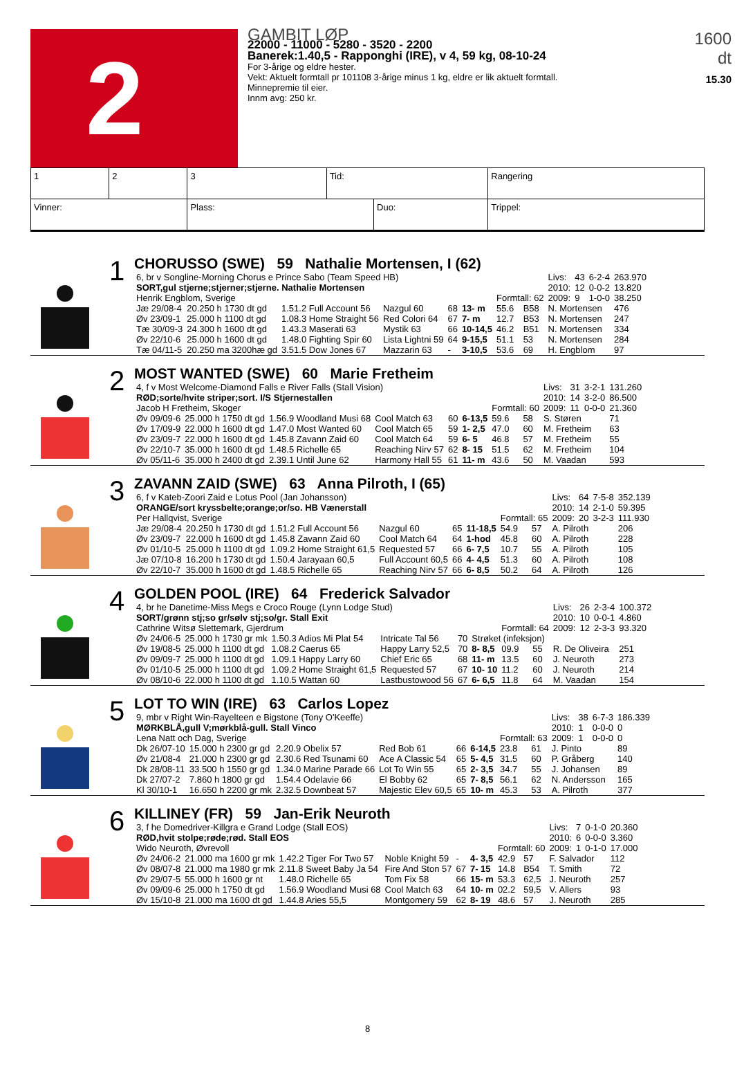2
GAMBIT LØP
22000 - 11000 - 5280 - 3520 - 2200
Banerek:1.40,5 - Rapponghi (IRE), v 4, 59 kg, 08-10-24
For 3-årige og eldre hester.
Vekt: Aktuelt formtall pr 101108 3-årige minus 1 kg, eldre er lik aktuelt formtall.
Minnepremie til eier.
Innm avg: 250 kr.
1600 dt
15.30
| 1 | 2 | 3 | Tid: | | Rangering | |
| Vinner: | | Plass: | | Duo: | | Trippel: |
1
CHORUSSO (SWE) 59 Nathalie Mortensen, I (62)
| 6, br v Songline-Morning Chorus e Prince Sabo (Team Speed HB) | | | | | | | | | Livs: | 43 | 6-2-4 | 263.970 |
| SORT,gul stjerne;stjerner;stjerne. Nathalie Mortensen | | | | | | | | | 2010: | 12 | 0-0-2 | 13.820 |
| Henrik Engblom, Sverige | | | | | | Formtall: 62 | | | 2009: | 9 | 1-0-0 | 38.250 |
| Jæ 29/08-4 | 20.250 h 1730 dt gd | 1.51.2 Full Account 56 | Nazgul 60 | 68 | 13- m | 55.6 | B58 | N. Mortensen | | | | 476 |
| Øv 23/09-1 | 25.000 h 1100 dt gd | 1.08.3 Home Straight 56 | Red Colori 64 | 67 | 7- m | 12.7 | B53 | N. Mortensen | | | | 247 |
| Tæ 30/09-3 | 24.300 h 1600 dt gd | 1.43.3 Maserati 63 | Mystik 63 | 66 | 10-14,5 | 46.2 | B51 | N. Mortensen | | | | 334 |
| Øv 22/10-6 | 25.000 h 1600 dt gd | 1.48.0 Fighting Spir 60 | Lista Lightni 59 | 64 | 9-15,5 | 51.1 | 53 | N. Mortensen | | | | 284 |
| Tæ 04/11-5 | 20.250 ma 3200hæ gd | 3.51.5 Dow Jones 67 | Mazzarin 63 | - | 3-10,5 | 53.6 | 69 | H. Engblom | | | | 97 |
2
MOST WANTED (SWE) 60 Marie Fretheim
| 4, f v Most Welcome-Diamond Falls e River Falls (Stall Vision) | | | | | | | | | Livs: | 31 | 3-2-1 | 131.260 |
| RØD;sorte/hvite striper;sort. I/S Stjernestallen | | | | | | | | | 2010: | 14 | 3-2-0 | 86.500 |
| Jacob H Fretheim, Skoger | | | | | | Formtall: 60 | | | 2009: | 11 | 0-0-0 | 21.360 |
| Øv 09/09-6 | 25.000 h 1750 dt gd | 1.56.9 Woodland Musi 68 | Cool Match 63 | 60 | 6-13,5 | 59.6 | 58 | S. Støren | | | | 71 |
| Øv 17/09-9 | 22.000 h 1600 dt gd | 1.47.0 Most Wanted 60 | Cool Match 65 | 59 | 1- 2,5 | 47.0 | 60 | M. Fretheim | | | | 63 |
| Øv 23/09-7 | 22.000 h 1600 dt gd | 1.45.8 Zavann Zaid 60 | Cool Match 64 | 59 | 6- 5 | 46.8 | 57 | M. Fretheim | | | | 55 |
| Øv 22/10-7 | 35.000 h 1600 dt gd | 1.48.5 Richelle 65 | Reaching Nirv 57 | 62 | 8- 15 | 51.5 | 62 | M. Fretheim | | | | 104 |
| Øv 05/11-6 | 35.000 h 2400 dt gd | 2.39.1 Until June 62 | Harmony Hall 55 | 61 | 11- m | 43.6 | 50 | M. Vaadan | | | | 593 |
3
ZAVANN ZAID (SWE) 63 Anna Pilroth, I (65)
| 6, f v Kateb-Zoori Zaid e Lotus Pool (Jan Johansson) | | | | | | | | | Livs: | 64 | 7-5-8 | 352.139 |
| ORANGE/sort kryssbelte;orange;or/so. HB Vænerstall | | | | | | | | | 2010: | 14 | 2-1-0 | 59.395 |
| Per Hallqvist, Sverige | | | | | | Formtall: 65 | | | 2009: | 20 | 3-2-3 | 111.930 |
| Jæ 29/08-4 | 20.250 h 1730 dt gd | 1.51.2 Full Account 56 | Nazgul 60 | 65 | 11-18,5 | 54.9 | 57 | A. Pilroth | | | | 206 |
| Øv 23/09-7 | 22.000 h 1600 dt gd | 1.45.8 Zavann Zaid 60 | Cool Match 64 | 64 | 1-hod | 45.8 | 60 | A. Pilroth | | | | 228 |
| Øv 01/10-5 | 25.000 h 1100 dt gd | 1.09.2 Home Straight 61,5 | Requested 57 | 66 | 6- 7,5 | 10.7 | 55 | A. Pilroth | | | | 105 |
| Jæ 07/10-8 | 16.200 h 1730 dt gd | 1.50.4 Jarayaan 60,5 | Full Account 60,5 | 66 | 4- 4,5 | 51.3 | 60 | A. Pilroth | | | | 108 |
| Øv 22/10-7 | 35.000 h 1600 dt gd | 1.48.5 Richelle 65 | Reaching Nirv 57 | 66 | 6- 8,5 | 50.2 | 64 | A. Pilroth | | | | 126 |
4
GOLDEN POOL (IRE) 64 Frederick Salvador
| 4, br he Danetime-Miss Megs e Croco Rouge (Lynn Lodge Stud) | | | | | | | | | Livs: | 26 | 2-3-4 | 100.372 |
| SORT/grønn stj;so gr/sølv stj;so/gr. Stall Exit | | | | | | | | | 2010: | 10 | 0-0-1 | 4.860 |
| Cathrine Witsø Slettemark, Gjerdrum | | | | | | Formtall: 64 | | | 2009: | 12 | 2-3-3 | 93.320 |
| Øv 24/06-5 | 25.000 h 1730 gr mk | 1.50.3 Adios Mi Plat 54 | Intricate Tal 56 | 70 | Strøket (infeksjon) | | | | | | | |
| Øv 19/08-5 | 25.000 h 1100 dt gd | 1.08.2 Caerus 65 | Happy Larry 52,5 | 70 | 8- 8,5 | 09.9 | 55 | R. De Oliveira | | | | 251 |
| Øv 09/09-7 | 25.000 h 1100 dt gd | 1.09.1 Happy Larry 60 | Chief Eric 65 | 68 | 11- m | 13.5 | 60 | J. Neuroth | | | | 273 |
| Øv 01/10-5 | 25.000 h 1100 dt gd | 1.09.2 Home Straight 61,5 | Requested 57 | 67 | 10- 10 | 11.2 | 60 | J. Neuroth | | | | 214 |
| Øv 08/10-6 | 22.000 h 1100 dt gd | 1.10.5 Wattan 60 | Lastbustowood 56 | 67 | 6- 6,5 | 11.8 | 64 | M. Vaadan | | | | 154 |
5
LOT TO WIN (IRE) 63 Carlos Lopez
| 9, mbr v Right Win-Rayelteen e Bigstone (Tony O'Keeffe) | | | | | | | | | Livs: | 38 | 6-7-3 | 186.339 |
| MØRKBLÅ,gull V;mørkblå-gull. Stall Vinco | | | | | | | | | 2010: | 1 | 0-0-0 | 0 |
| Lena Natt och Dag, Sverige | | | | | | Formtall: 63 | | | 2009: | 1 | 0-0-0 | 0 |
| Dk 26/07-10 | 15.000 h 2300 gr gd | 2.20.9 Obelix 57 | Red Bob 61 | 66 | 6-14,5 | 23.8 | 61 | J. Pinto | | | | 89 |
| Øv 21/08-4 | 21.000 h 2300 gr gd | 2.30.6 Red Tsunami 60 | Ace A Classic 54 | 65 | 5- 4,5 | 31.5 | 60 | P. Gråberg | | | | 140 |
| Dk 28/08-11 | 33.500 h 1550 gr gd | 1.34.0 Marine Parade 66 | Lot To Win 55 | 65 | 2- 3,5 | 34.7 | 55 | J. Johansen | | | | 89 |
| Dk 27/07-2 | 7.860 h 1800 gr gd | 1.54.4 Odelavie 66 | El Bobby 62 | 65 | 7- 8,5 | 56.1 | 62 | N. Andersson | | | | 165 |
| Kl 30/10-1 | 16.650 h 2200 gr mk | 2.32.5 Downbeat 57 | Majestic Elev 60,5 | 65 | 10- m | 45.3 | 53 | A. Pilroth | | | | 377 |
6
KILLINEY (FR) 59 Jan-Erik Neuroth
| 3, f he Domedriver-Killgra e Grand Lodge (Stall EOS) | | | | | | | | | Livs: | 7 | 0-1-0 | 20.360 |
| RØD,hvit stolpe;røde;rød. Stall EOS | | | | | | | | | 2010: | 6 | 0-0-0 | 3.360 |
| Wido Neuroth, Øvrevoll | | | | | | Formtall: 60 | | | 2009: | 1 | 0-1-0 | 17.000 |
| Øv 24/06-2 | 21.000 ma 1600 gr mk | 1.42.2 Tiger For Two 57 | Noble Knight 59 | - | 4- 3,5 | 42.9 | 57 | F. Salvador | | | | 112 |
| Øv 08/07-8 | 21.000 ma 1980 gr mk | 2.11.8 Sweet Baby Ja 54 | Fire And Ston 57 | 67 | 7- 15 | 14.8 | B54 | T. Smith | | | | 72 |
| Øv 29/07-5 | 55.000 h 1600 gr nt | 1.48.0 Richelle 65 | Tom Fix 58 | 66 | 15- m | 53.3 | 62,5 | J. Neuroth | | | | 257 |
| Øv 09/09-6 | 25.000 h 1750 dt gd | 1.56.9 Woodland Musi 68 | Cool Match 63 | 64 | 10- m | 02.2 | 59,5 | V. Allers | | | | 93 |
| Øv 15/10-8 | 21.000 ma 1600 dt gd | 1.44.8 Aries 55,5 | Montgomery 59 | 62 | 8- 19 | 48.6 | 57 | J. Neuroth | | | | 285 |
8